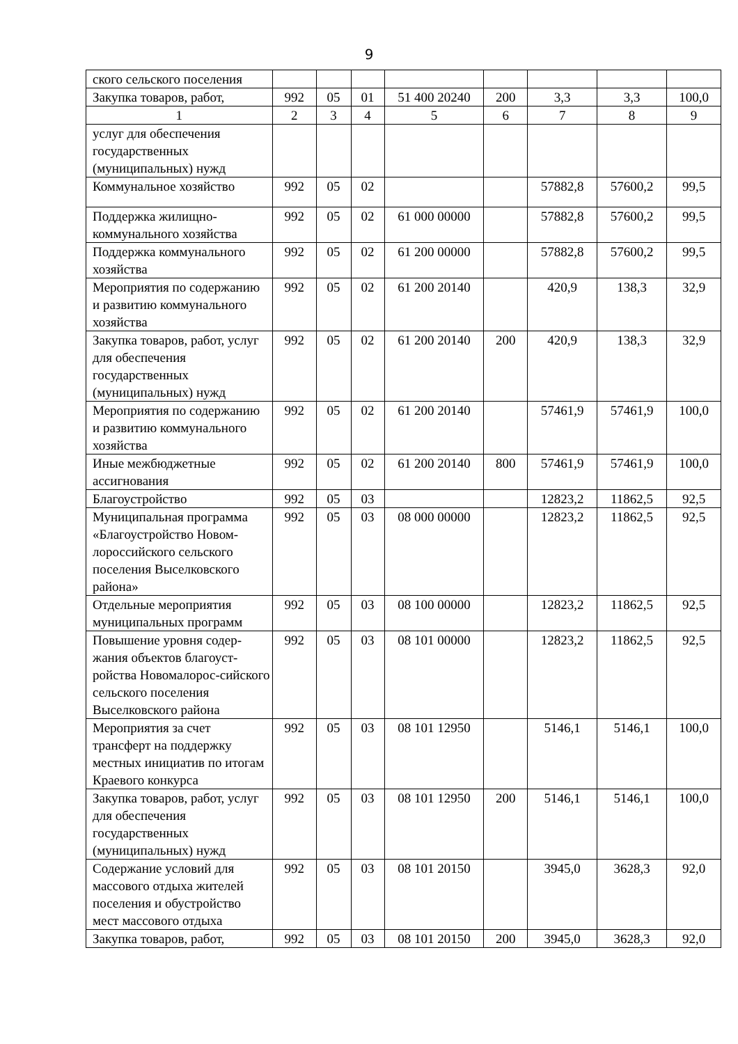9
| ского сельского поселения | | | | | | | | |
| Закупка товаров, работ, | 992 | 05 | 01 | 51 400 20240 | 200 | 3,3 | 3,3 | 100,0 |
| 1 | 2 | 3 | 4 | 5 | 6 | 7 | 8 | 9 |
| услуг для обеспечения государственных (муниципальных) нужд | | | | | | | | |
| Коммунальное хозяйство | 992 | 05 | 02 | | | 57882,8 | 57600,2 | 99,5 |
| Поддержка жилищно-коммунального хозяйства | 992 | 05 | 02 | 61 000 00000 | | 57882,8 | 57600,2 | 99,5 |
| Поддержка коммунального хозяйства | 992 | 05 | 02 | 61 200 00000 | | 57882,8 | 57600,2 | 99,5 |
| Мероприятия по содержанию и развитию коммунального хозяйства | 992 | 05 | 02 | 61 200 20140 | | 420,9 | 138,3 | 32,9 |
| Закупка товаров, работ, услуг для обеспечения государственных (муниципальных) нужд | 992 | 05 | 02 | 61 200 20140 | 200 | 420,9 | 138,3 | 32,9 |
| Мероприятия по содержанию и развитию коммунального хозяйства | 992 | 05 | 02 | 61 200 20140 | | 57461,9 | 57461,9 | 100,0 |
| Иные межбюджетные ассигнования | 992 | 05 | 02 | 61 200 20140 | 800 | 57461,9 | 57461,9 | 100,0 |
| Благоустройство | 992 | 05 | 03 | | | 12823,2 | 11862,5 | 92,5 |
| Муниципальная программа «Благоустройство Новом-лороссийского сельского поселения Выселковского района» | 992 | 05 | 03 | 08 000 00000 | | 12823,2 | 11862,5 | 92,5 |
| Отдельные мероприятия муниципальных программ | 992 | 05 | 03 | 08 100 00000 | | 12823,2 | 11862,5 | 92,5 |
| Повышение уровня содер-жания объектов благоуст-ройства Новомалорос-сийского сельского поселения Выселковского района | 992 | 05 | 03 | 08 101 00000 | | 12823,2 | 11862,5 | 92,5 |
| Мероприятия за счет трансферт на поддержку местных инициатив по итогам Краевого конкурса | 992 | 05 | 03 | 08 101 12950 | | 5146,1 | 5146,1 | 100,0 |
| Закупка товаров, работ, услуг для обеспечения государственных (муниципальных) нужд | 992 | 05 | 03 | 08 101 12950 | 200 | 5146,1 | 5146,1 | 100,0 |
| Содержание условий для массового отдыха жителей поселения и обустройство мест массового отдыха | 992 | 05 | 03 | 08 101 20150 | | 3945,0 | 3628,3 | 92,0 |
| Закупка товаров, работ, | 992 | 05 | 03 | 08 101 20150 | 200 | 3945,0 | 3628,3 | 92,0 |